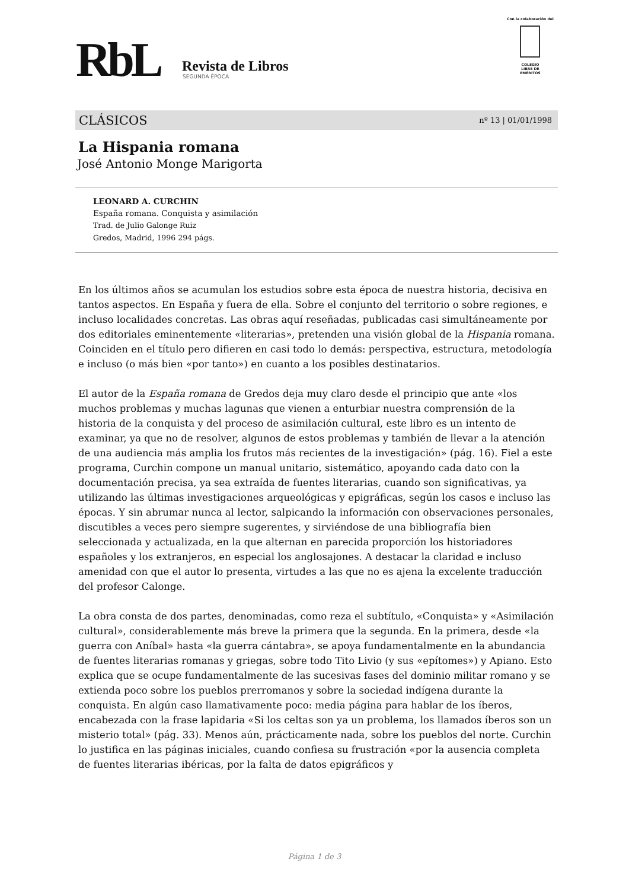RbL Revista de Libros
SEGUNDA ÉPOCA
Con la colaboración del
COLEGIO
LIBRE DE
EMÉRITOS
CLÁSICOS nº 13 | 01/01/1998
La Hispania romana
José Antonio Monge Marigorta
LEONARD A. CURCHIN
España romana. Conquista y asimilación
Trad. de Julio Galonge Ruiz
Gredos, Madrid, 1996 294 págs.
En los últimos años se acumulan los estudios sobre esta época de nuestra historia, decisiva en tantos aspectos. En España y fuera de ella. Sobre el conjunto del territorio o sobre regiones, e incluso localidades concretas. Las obras aquí reseñadas, publicadas casi simultáneamente por dos editoriales eminentemente «literarias», pretenden una visión global de la Hispania romana. Coinciden en el título pero difieren en casi todo lo demás: perspectiva, estructura, metodología e incluso (o más bien «por tanto») en cuanto a los posibles destinatarios.
El autor de la España romana de Gredos deja muy claro desde el principio que ante «los muchos problemas y muchas lagunas que vienen a enturbiar nuestra comprensión de la historia de la conquista y del proceso de asimilación cultural, este libro es un intento de examinar, ya que no de resolver, algunos de estos problemas y también de llevar a la atención de una audiencia más amplia los frutos más recientes de la investigación» (pág. 16). Fiel a este programa, Curchin compone un manual unitario, sistemático, apoyando cada dato con la documentación precisa, ya sea extraída de fuentes literarias, cuando son significativas, ya utilizando las últimas investigaciones arqueológicas y epigráficas, según los casos e incluso las épocas. Y sin abrumar nunca al lector, salpicando la información con observaciones personales, discutibles a veces pero siempre sugerentes, y sirviéndose de una bibliografía bien seleccionada y actualizada, en la que alternan en parecida proporción los historiadores españoles y los extranjeros, en especial los anglosajones. A destacar la claridad e incluso amenidad con que el autor lo presenta, virtudes a las que no es ajena la excelente traducción del profesor Calonge.
La obra consta de dos partes, denominadas, como reza el subtítulo, «Conquista» y «Asimilación cultural», considerablemente más breve la primera que la segunda. En la primera, desde «la guerra con Aníbal» hasta «la guerra cántabra», se apoya fundamentalmente en la abundancia de fuentes literarias romanas y griegas, sobre todo Tito Livio (y sus «epítomes») y Apiano. Esto explica que se ocupe fundamentalmente de las sucesivas fases del dominio militar romano y se extienda poco sobre los pueblos prerromanos y sobre la sociedad indígena durante la conquista. En algún caso llamativamente poco: media página para hablar de los íberos, encabezada con la frase lapidaria «Si los celtas son ya un problema, los llamados íberos son un misterio total» (pág. 33). Menos aún, prácticamente nada, sobre los pueblos del norte. Curchin lo justifica en las páginas iniciales, cuando confiesa su frustración «por la ausencia completa de fuentes literarias ibéricas, por la falta de datos epigráficos y
Página 1 de 3